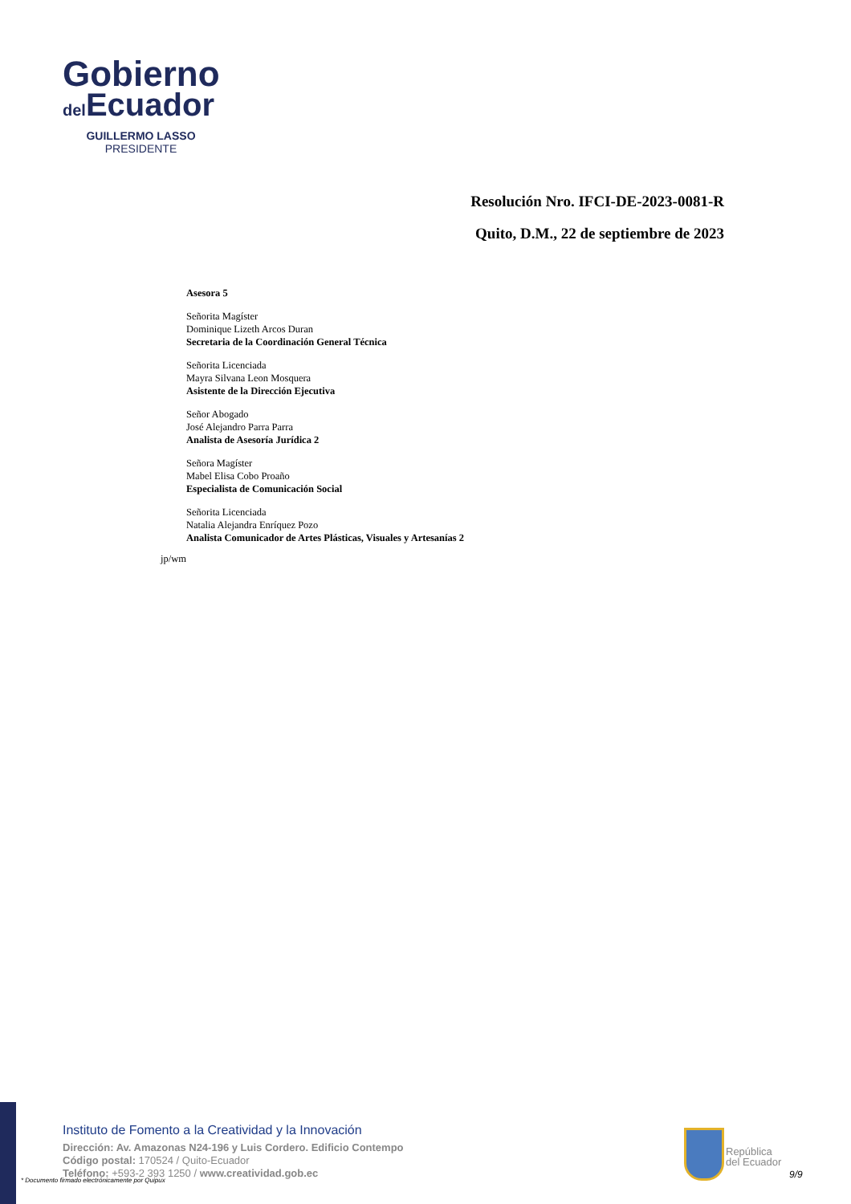Gobierno
del Ecuador
GUILLERMO LASSO
PRESIDENTE
Resolución Nro. IFCI-DE-2023-0081-R
Quito, D.M., 22 de septiembre de 2023
Asesora 5
Señorita Magíster
Dominique Lizeth Arcos Duran
Secretaria de la Coordinación General Técnica
Señorita Licenciada
Mayra Silvana Leon Mosquera
Asistente de la Dirección Ejecutiva
Señor Abogado
José Alejandro Parra Parra
Analista de Asesoría Jurídica 2
Señora Magíster
Mabel Elisa Cobo Proaño
Especialista de Comunicación Social
Señorita Licenciada
Natalia Alejandra Enríquez Pozo
Analista Comunicador de Artes Plásticas, Visuales y Artesanías 2
jp/wm
Instituto de Fomento a la Creatividad y la Innovación
Dirección: Av. Amazonas N24-196 y Luis Cordero. Edificio Contempo
Código postal: 170524 / Quito-Ecuador
Teléfono: +593-2 393 1250 / www.creatividad.gob.ec
* Documento firmado electrónicamente por Quipux
República
del Ecuador
9/9